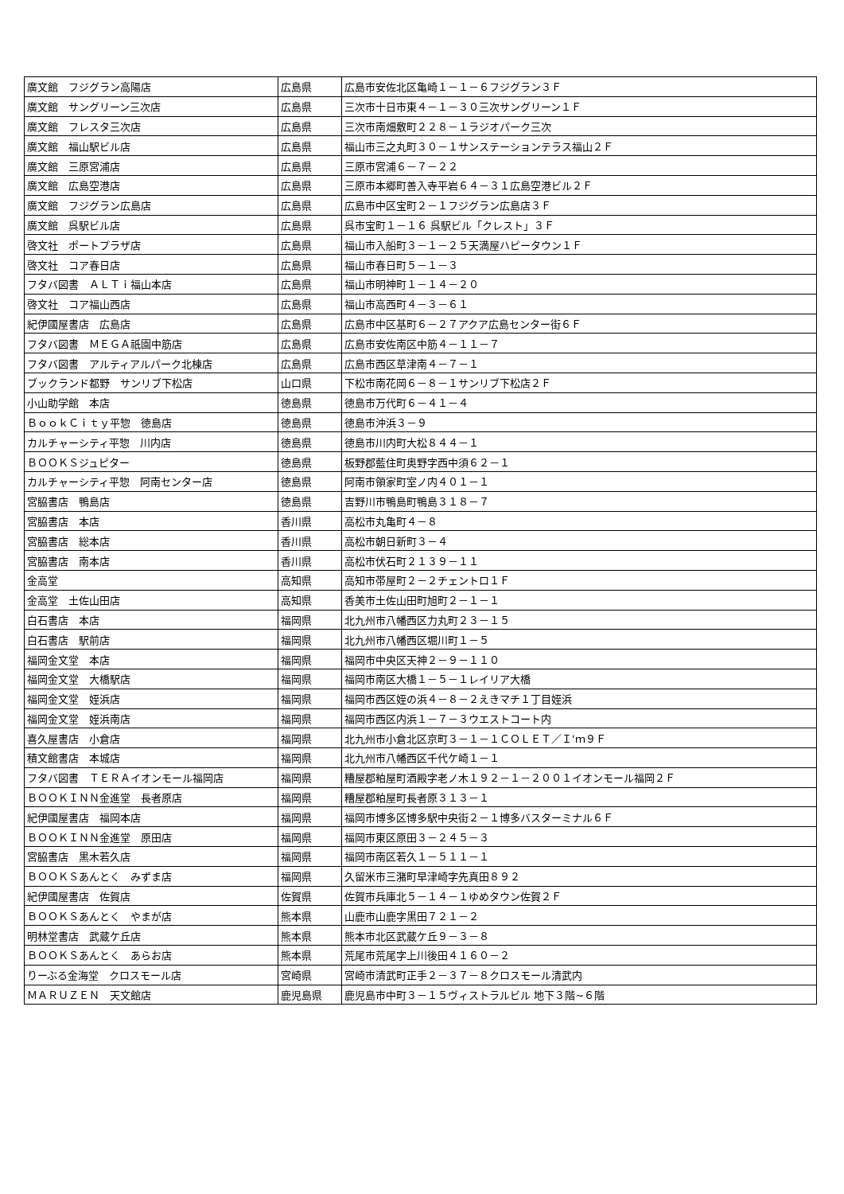| 廣文館 フジグラン高陽店 | 広島県 | 広島市安佐北区亀崎１－１－６フジグラン３Ｆ |
| 廣文館 サングリーン三次店 | 広島県 | 三次市十日市東４－１－３０三次サングリーン１Ｆ |
| 廣文館 フレスタ三次店 | 広島県 | 三次市南畑敷町２２８－１ラジオパーク三次 |
| 廣文館 福山駅ビル店 | 広島県 | 福山市三之丸町３０－１サンステーションテラス福山２Ｆ |
| 廣文館 三原宮浦店 | 広島県 | 三原市宮浦６－７－２２ |
| 廣文館 広島空港店 | 広島県 | 三原市本郷町善入寺平岩６４－３１広島空港ビル２Ｆ |
| 廣文館 フジグラン広島店 | 広島県 | 広島市中区宝町２－１フジグラン広島店３Ｆ |
| 廣文館 呉駅ビル店 | 広島県 | 呉市宝町１－１６ 呉駅ビル「クレスト」３Ｆ |
| 啓文社 ポートプラザ店 | 広島県 | 福山市入船町３－１－２５天満屋ハピータウン１Ｆ |
| 啓文社 コア春日店 | 広島県 | 福山市春日町５－１－３ |
| フタバ図書 ＡＬＴｉ福山本店 | 広島県 | 福山市明神町１－１４－２０ |
| 啓文社 コア福山西店 | 広島県 | 福山市高西町４－３－６１ |
| 紀伊國屋書店 広島店 | 広島県 | 広島市中区基町６－２７アクア広島センター街６Ｆ |
| フタバ図書 ＭＥＧＡ祇園中筋店 | 広島県 | 広島市安佐南区中筋４－１１－７ |
| フタバ図書 アルティアルパーク北棟店 | 広島県 | 広島市西区草津南４－７－１ |
| ブックランド都野 サンリブ下松店 | 山口県 | 下松市南花岡６－８－１サンリブ下松店２Ｆ |
| 小山助学館 本店 | 徳島県 | 徳島市万代町６－４１－４ |
| ＢｏｏｋＣｉｔｙ平惣 徳島店 | 徳島県 | 徳島市沖浜３－９ |
| カルチャーシティ平惣 川内店 | 徳島県 | 徳島市川内町大松８４４－１ |
| ＢＯＯＫＳジュピター | 徳島県 | 板野郡藍住町奥野字西中須６２－１ |
| カルチャーシティ平惣 阿南センター店 | 徳島県 | 阿南市領家町室ノ内４０１－１ |
| 宮脇書店 鴨島店 | 徳島県 | 吉野川市鴨島町鴨島３１８－７ |
| 宮脇書店 本店 | 香川県 | 高松市丸亀町４－８ |
| 宮脇書店 総本店 | 香川県 | 高松市朝日新町３－４ |
| 宮脇書店 南本店 | 香川県 | 高松市伏石町２１３９－１１ |
| 金高堂 | 高知県 | 高知市帯屋町２－２チェントロ１Ｆ |
| 金高堂 土佐山田店 | 高知県 | 香美市土佐山田町旭町２－１－１ |
| 白石書店 本店 | 福岡県 | 北九州市八幡西区力丸町２３－１５ |
| 白石書店 駅前店 | 福岡県 | 北九州市八幡西区堀川町１－５ |
| 福岡金文堂 本店 | 福岡県 | 福岡市中央区天神２－９－１１０ |
| 福岡金文堂 大橋駅店 | 福岡県 | 福岡市南区大橋１－５－１レイリア大橋 |
| 福岡金文堂 姪浜店 | 福岡県 | 福岡市西区姪の浜４－８－２えきマチ１丁目姪浜 |
| 福岡金文堂 姪浜南店 | 福岡県 | 福岡市西区内浜１－７－３ウエストコート内 |
| 喜久屋書店 小倉店 | 福岡県 | 北九州市小倉北区京町３－１－１ＣＯＬＥＴ／Ｉ'ｍ９Ｆ |
| 積文館書店 本城店 | 福岡県 | 北九州市八幡西区千代ケ崎１－１ |
| フタバ図書 ＴＥＲＡイオンモール福岡店 | 福岡県 | 糟屋郡粕屋町酒殿字老ノ木１９２－１－２００１イオンモール福岡２Ｆ |
| ＢＯＯＫＩＮＮ金進堂 長者原店 | 福岡県 | 糟屋郡粕屋町長者原３１３－１ |
| 紀伊國屋書店 福岡本店 | 福岡県 | 福岡市博多区博多駅中央街２－１博多バスターミナル６Ｆ |
| ＢＯＯＫＩＮＮ金進堂 原田店 | 福岡県 | 福岡市東区原田３－２４５－３ |
| 宮脇書店 黒木若久店 | 福岡県 | 福岡市南区若久１－５１１－１ |
| ＢＯＯＫＳあんとく みずま店 | 福岡県 | 久留米市三潴町早津崎字先真田８９２ |
| 紀伊國屋書店 佐賀店 | 佐賀県 | 佐賀市兵庫北５－１４－１ゆめタウン佐賀２Ｆ |
| ＢＯＯＫＳあんとく やまが店 | 熊本県 | 山鹿市山鹿字黒田７２１－２ |
| 明林堂書店 武蔵ケ丘店 | 熊本県 | 熊本市北区武蔵ケ丘９－３－８ |
| ＢＯＯＫＳあんとく あらお店 | 熊本県 | 荒尾市荒尾字上川後田４１６０－２ |
| りーぶる金海堂 クロスモール店 | 宮崎県 | 宮崎市清武町正手２－３７－８クロスモール清武内 |
| ＭＡＲＵＺＥＮ 天文館店 | 鹿児島県 | 鹿児島市中町３－１５ヴィストラルビル 地下３階~６階 |